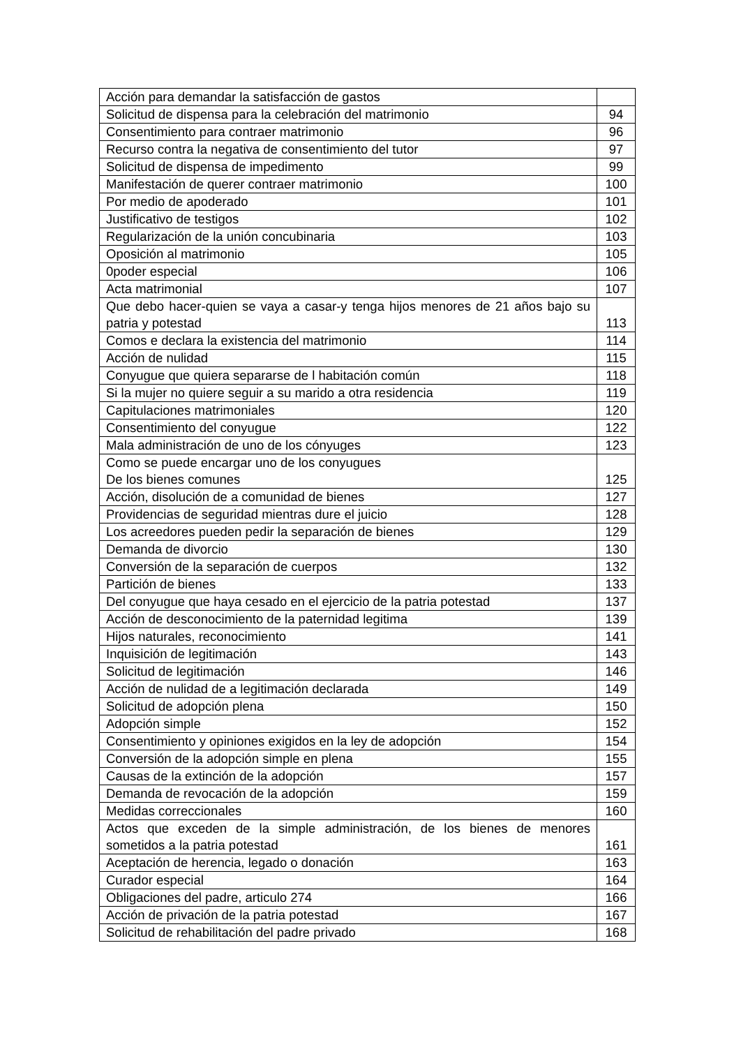| Acción para demandar la satisfacción de gastos | |
| Solicitud de dispensa para la celebración del matrimonio | 94 |
| Consentimiento para contraer matrimonio | 96 |
| Recurso contra la negativa de consentimiento del tutor | 97 |
| Solicitud de dispensa de impedimento | 99 |
| Manifestación de querer contraer matrimonio | 100 |
| Por medio de apoderado | 101 |
| Justificativo de testigos | 102 |
| Regularización de la unión concubinaria | 103 |
| Oposición al matrimonio | 105 |
| 0poder especial | 106 |
| Acta matrimonial | 107 |
| Que debo hacer-quien se vaya a casar-y tenga hijos menores de 21 años bajo su patria y potestad | 113 |
| Comos e declara la existencia del matrimonio | 114 |
| Acción de nulidad | 115 |
| Conyugue que quiera separarse de l habitación común | 118 |
| Si la mujer no quiere seguir a su marido a otra residencia | 119 |
| Capitulaciones matrimoniales | 120 |
| Consentimiento del conyugue | 122 |
| Mala administración de uno de los cónyuges | 123 |
| Como se puede encargar uno de los conyugues De los bienes comunes | 125 |
| Acción, disolución de a comunidad de bienes | 127 |
| Providencias de seguridad mientras dure el juicio | 128 |
| Los acreedores pueden pedir la separación de bienes | 129 |
| Demanda de divorcio | 130 |
| Conversión de la separación de cuerpos | 132 |
| Partición de bienes | 133 |
| Del conyugue que haya cesado en el ejercicio de la patria potestad | 137 |
| Acción de desconocimiento de la paternidad legitima | 139 |
| Hijos naturales, reconocimiento | 141 |
| Inquisición de legitimación | 143 |
| Solicitud de legitimación | 146 |
| Acción de nulidad de a legitimación declarada | 149 |
| Solicitud de adopción plena | 150 |
| Adopción simple | 152 |
| Consentimiento y opiniones exigidos en la ley de adopción | 154 |
| Conversión de la adopción simple en plena | 155 |
| Causas de la extinción de la adopción | 157 |
| Demanda de revocación de la adopción | 159 |
| Medidas correccionales | 160 |
| Actos que exceden de la simple administración, de los bienes de menores sometidos a la patria potestad | 161 |
| Aceptación de herencia, legado o donación | 163 |
| Curador especial | 164 |
| Obligaciones del padre, articulo 274 | 166 |
| Acción de privación de la patria potestad | 167 |
| Solicitud de rehabilitación del padre privado | 168 |